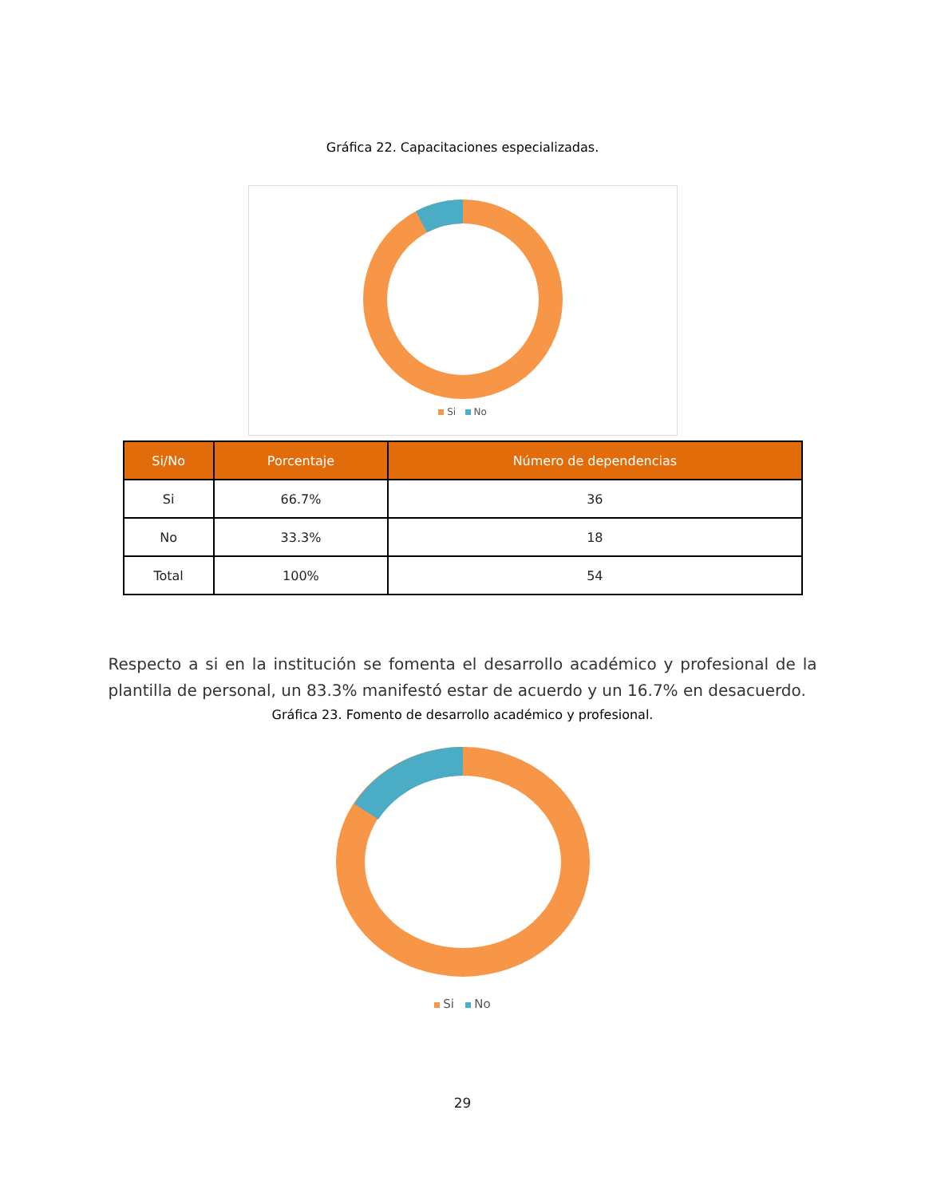Gráfica 22. Capacitaciones especializadas.
Si No
| Si/No | Porcentaje | Número de dependencias |
| --- | --- | --- |
| Si | 66.7% | 36 |
| No | 33.3% | 18 |
| Total | 100% | 54 |
Respecto a si en la institución se fomenta el desarrollo académico y profesional de la plantilla de personal, un 83.3% manifestó estar de acuerdo y un 16.7% en desacuerdo.
Gráfica 23. Fomento de desarrollo académico y profesional.
Si No
29